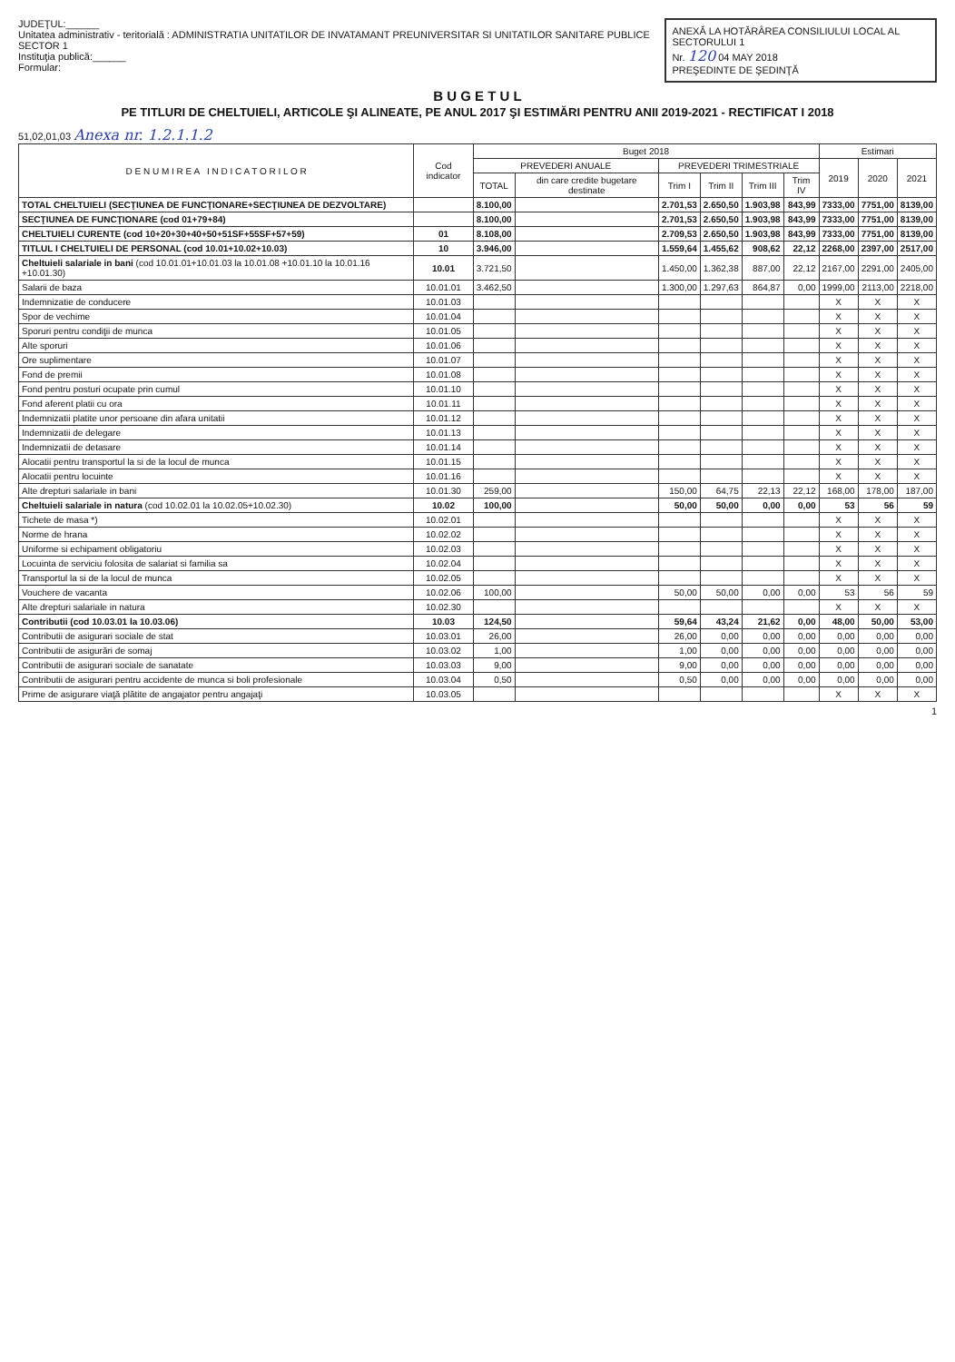JUDEŢUL:______
Unitatea administrativ - teritorială : ADMINISTRATIA UNITATILOR DE INVATAMANT PREUNIVERSITAR SI UNITATILOR SANITARE PUBLICE SECTOR 1
Instituţia publică:______
Formular:
ANEXĂ LA HOTĂRÂREA CONSILIULUI LOCAL AL SECTORULUI 1
Nr. 120 04 MAY 2018
PREŞEDINTE DE ŞEDINŢĂ
B U G E T U L
PE TITLURI DE CHELTUIELI, ARTICOLE ŞI ALINEATE, PE ANUL 2017 ŞI ESTIMĂRI PENTRU ANII 2019-2021 - RECTIFICAT I 2018
51,02,01,03 Anexa nr. 1.2.1.1.2
| D E N U M I R E A I N D I C A T O R I L O R | Cod indicator | Buget 2018 | | | | | | Estimari | | |
| --- | --- | --- | --- | --- | --- | --- | --- | --- | --- | --- |
| | | PREVEDERI ANUALE | | PREVEDERI TRIMESTRIALE | | | | 2019 | 2020 | 2021 |
| | | TOTAL | din care credite bugetare destinate | Trim I | Trim II | Trim III | Trim IV | | | |
| TOTAL CHELTUIELI (SECŢIUNEA DE FUNCŢIONARE+SECŢIUNEA DE DEZVOLTARE) | | 8.100,00 | | 2.701,53 | 2.650,50 | 1.903,98 | 843,99 | 7333,00 | 7751,00 | 8139,00 |
| SECŢIUNEA DE FUNCŢIONARE (cod 01+79+84) | | 8.100,00 | | 2.701,53 | 2.650,50 | 1.903,98 | 843,99 | 7333,00 | 7751,00 | 8139,00 |
| CHELTUIELI CURENTE (cod 10+20+30+40+50+51SF+55SF+57+59) | 01 | 8.108,00 | | 2.709,53 | 2.650,50 | 1.903,98 | 843,99 | 7333,00 | 7751,00 | 8139,00 |
| TITLUL I CHELTUIELI DE PERSONAL (cod 10.01+10.02+10.03) | 10 | 3.946,00 | | 1.559,64 | 1.455,62 | 908,62 | 22,12 | 2268,00 | 2397,00 | 2517,00 |
| Cheltuieli salariale in bani (cod 10.01.01+10.01.03 la 10.01.08 +10.01.10 la 10.01.16 +10.01.30) | 10.01 | 3.721,50 | | 1.450,00 | 1.362,38 | 887,00 | 22,12 | 2167,00 | 2291,00 | 2405,00 |
| Salarii de baza | 10.01.01 | 3.462,50 | | 1.300,00 | 1.297,63 | 864,87 | 0,00 | 1999,00 | 2113,00 | 2218,00 |
| Indemnizatie de conducere | 10.01.03 | | | | | | | X | X | X |
| Spor de vechime | 10.01.04 | | | | | | | X | X | X |
| Sporuri pentru condiţii de munca | 10.01.05 | | | | | | | X | X | X |
| Alte sporuri | 10.01.06 | | | | | | | X | X | X |
| Ore suplimentare | 10.01.07 | | | | | | | X | X | X |
| Fond de premii | 10.01.08 | | | | | | | X | X | X |
| Fond pentru posturi ocupate prin cumul | 10.01.10 | | | | | | | X | X | X |
| Fond aferent platii cu ora | 10.01.11 | | | | | | | X | X | X |
| Indemnizatii platite unor persoane din afara unitatii | 10.01.12 | | | | | | | X | X | X |
| Indemnizatii de delegare | 10.01.13 | | | | | | | X | X | X |
| Indemnizatii de detasare | 10.01.14 | | | | | | | X | X | X |
| Alocatii pentru transportul la si de la locul de munca | 10.01.15 | | | | | | | X | X | X |
| Alocatii pentru locuinte | 10.01.16 | | | | | | | X | X | X |
| Alte drepturi salariale in bani | 10.01.30 | 259,00 | | 150,00 | 64,75 | 22,13 | 22,12 | 168,00 | 178,00 | 187,00 |
| Cheltuieli salariale in natura (cod 10.02.01 la 10.02.05+10.02.30) | 10.02 | 100,00 | | 50,00 | 50,00 | 0,00 | 0,00 | 53 | 56 | 59 |
| Tichete de masa *) | 10.02.01 | | | | | | | X | X | X |
| Norme de hrana | 10.02.02 | | | | | | | X | X | X |
| Uniforme si echipament obligatoriu | 10.02.03 | | | | | | | X | X | X |
| Locuinta de serviciu folosita de salariat si familia sa | 10.02.04 | | | | | | | X | X | X |
| Transportul la si de la locul de munca | 10.02.05 | | | | | | | X | X | X |
| Vouchere de vacanta | 10.02.06 | 100,00 | | 50,00 | 50,00 | 0,00 | 0,00 | 53 | 56 | 59 |
| Alte drepturi salariale in natura | 10.02.30 | | | | | | | X | X | X |
| Contributii (cod 10.03.01 la 10.03.06) | 10.03 | 124,50 | | 59,64 | 43,24 | 21,62 | 0,00 | 48,00 | 50,00 | 53,00 |
| Contributii de asigurari sociale de stat | 10.03.01 | 26,00 | | 26,00 | 0,00 | 0,00 | 0,00 | 0,00 | 0,00 | 0,00 |
| Contributii de asigurări de somaj | 10.03.02 | 1,00 | | 1,00 | 0,00 | 0,00 | 0,00 | 0,00 | 0,00 | 0,00 |
| Contributii de asigurari sociale de sanatate | 10.03.03 | 9,00 | | 9,00 | 0,00 | 0,00 | 0,00 | 0,00 | 0,00 | 0,00 |
| Contributii de asigurari pentru accidente de munca si boli profesionale | 10.03.04 | 0,50 | | 0,50 | 0,00 | 0,00 | 0,00 | 0,00 | 0,00 | 0,00 |
| Prime de asigurare viaţă plătite de angajator pentru angajaţi | 10.03.05 | | | | | | | X | X | X |
1